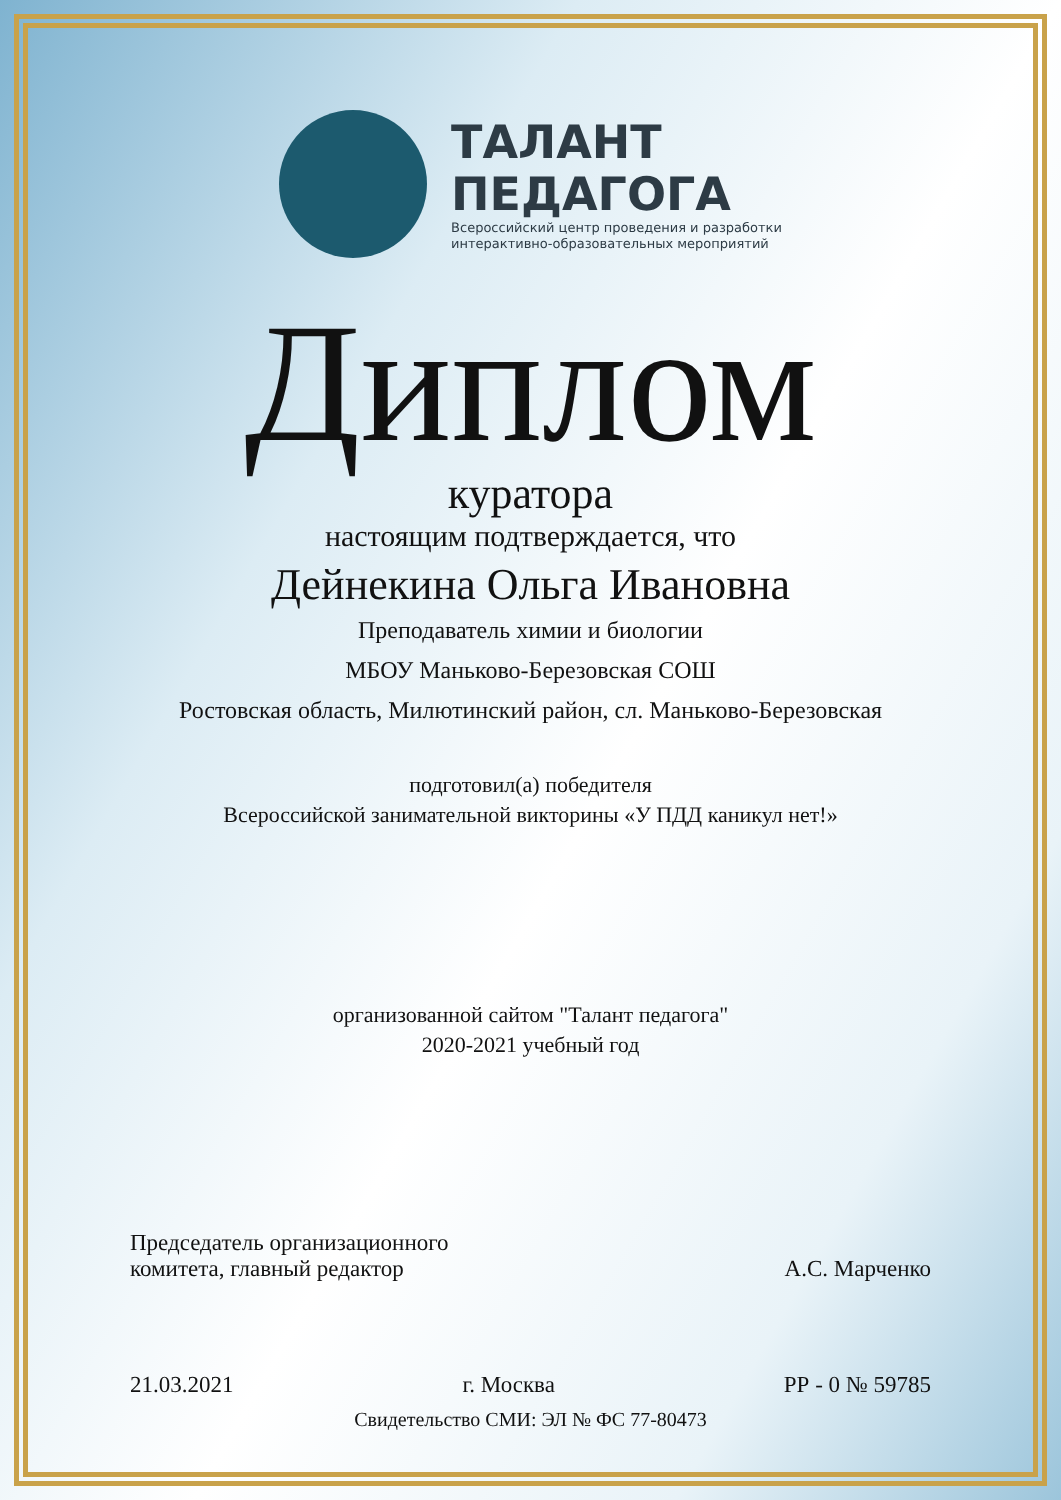ТАЛАНТ
ПЕДАГОГА
Всероссийский центр проведения и разработки
интерактивно-образовательных мероприятий
Диплом
куратора
настоящим подтверждается, что
Дейнекина Ольга Ивановна
Преподаватель химии и биологии
МБОУ Маньково-Березовская СОШ
Ростовская область, Милютинский район, сл. Маньково-Березовская
подготовил(а) победителя
Всероссийской занимательной викторины «У ПДД каникул нет!»
организованной сайтом "Талант педагога"
2020-2021 учебный год
Председатель организационного
комитета, главный редактор
А.С. Марченко
21.03.2021 г. Москва РР - 0 № 59785
Свидетельство СМИ: ЭЛ № ФС 77-80473